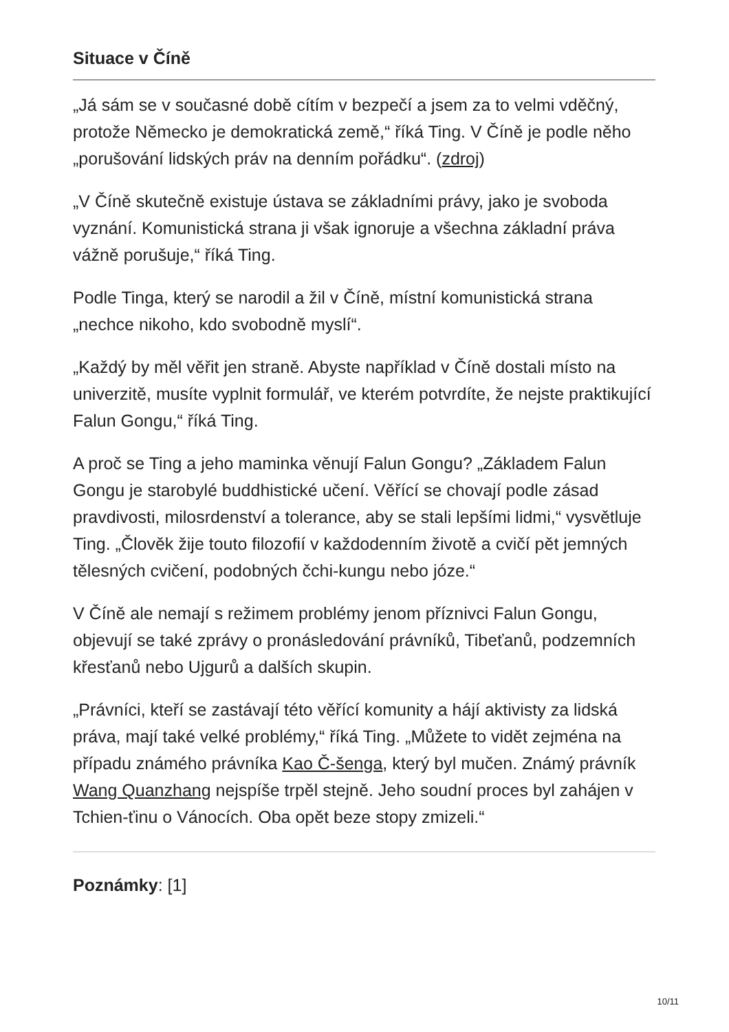Situace v Číně
„Já sám se v současné době cítím v bezpečí a jsem za to velmi vděčný, protože Německo je demokratická země,“ říká Ting. V Číně je podle něho „porušování lidských práv na denním pořádku“. (zdroj)
„V Číně skutečně existuje ústava se základními právy, jako je svoboda vyznání. Komunistická strana ji však ignoruje a všechna základní práva vážně porušuje,“ říká Ting.
Podle Tinga, který se narodil a žil v Číně, místní komunistická strana „nechce nikoho, kdo svobodně myslí“.
„Každý by měl věřit jen straně. Abyste například v Číně dostali místo na univerzitě, musíte vyplnit formulář, ve kterém potvrdíte, že nejste praktikující Falun Gongu,“ říká Ting.
A proč se Ting a jeho maminka věnují Falun Gongu? „Základem Falun Gongu je starobylé buddhistické učení. Věřící se chovají podle zásad pravdivosti, milosrdenství a tolerance, aby se stali lepšími lidmi,“ vysvětluje Ting. „Člověk žije touto filozofií v každodenním životě a cvičí pět jemných tělesných cvičení, podobných čchi-kungu nebo józe.“
V Číně ale nemají s režimem problémy jenom příznivci Falun Gongu, objevují se také zprávy o pronásledování právníků, Tibeťanů, podzemních křesťanů nebo Ujgurů a dalších skupin.
„Právníci, kteří se zastávají této věřící komunity a hájí aktivisty za lidská práva, mají také velké problémy,“ říká Ting. „Můžete to vidět zejména na případu známého právníka Kao Č-šenga, který byl mučen. Známý právník Wang Quanzhang nejspíše trpěl stejně. Jeho soudní proces byl zahájen v Tchien-ťinu o Vánocích. Oba opět beze stopy zmizeli.“
Poznámky: [1]
10/11